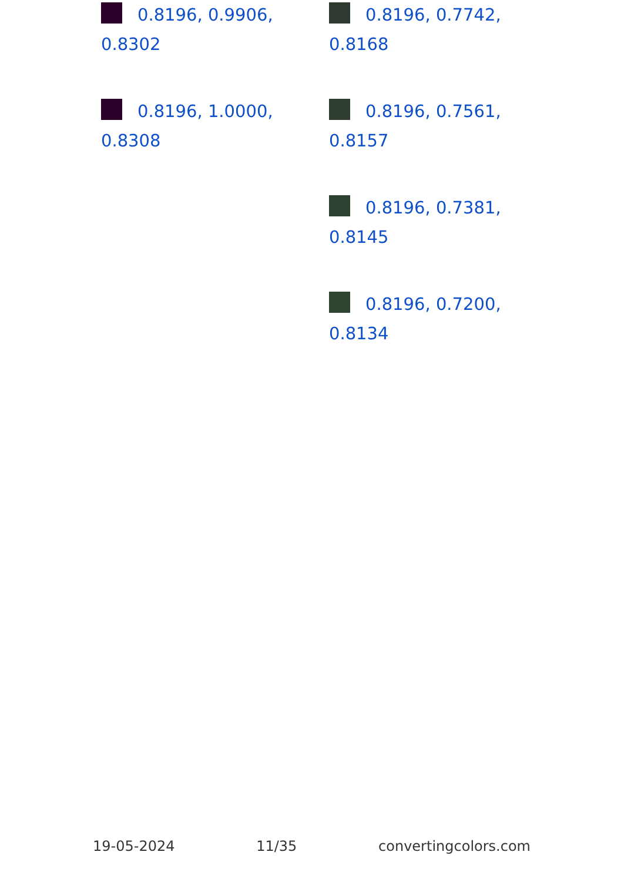0.8196, 0.9906, 0.8302
0.8196, 1.0000, 0.8308
0.8196, 0.7742, 0.8168
0.8196, 0.7561, 0.8157
0.8196, 0.7381, 0.8145
0.8196, 0.7200, 0.8134
19-05-2024 11/35 convertingcolors.com